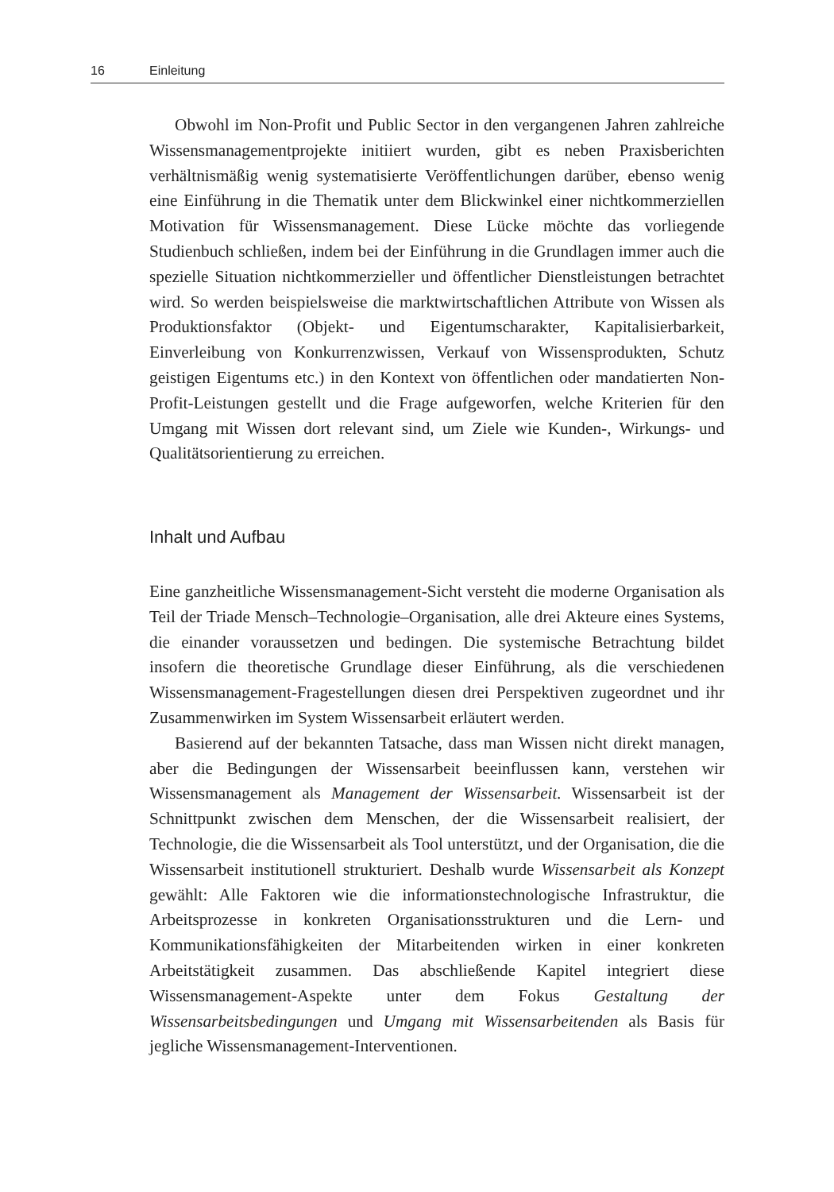16 Einleitung
Obwohl im Non-Profit und Public Sector in den vergangenen Jahren zahlreiche Wissensmanagementprojekte initiiert wurden, gibt es neben Praxisberichten verhältnismäßig wenig systematisierte Veröffentlichungen darüber, ebenso wenig eine Einführung in die Thematik unter dem Blickwinkel einer nichtkommerziellen Motivation für Wissensmanagement. Diese Lücke möchte das vorliegende Studienbuch schließen, indem bei der Einführung in die Grundlagen immer auch die spezielle Situation nichtkommerzieller und öffentlicher Dienstleistungen betrachtet wird. So werden beispielsweise die marktwirtschaftlichen Attribute von Wissen als Produktionsfaktor (Objekt- und Eigentumscharakter, Kapitalisierbarkeit, Einverleibung von Konkurrenzwissen, Verkauf von Wissensprodukten, Schutz geistigen Eigentums etc.) in den Kontext von öffentlichen oder mandatierten Non-Profit-Leistungen gestellt und die Frage aufgeworfen, welche Kriterien für den Umgang mit Wissen dort relevant sind, um Ziele wie Kunden-, Wirkungs- und Qualitätsorientierung zu erreichen.
Inhalt und Aufbau
Eine ganzheitliche Wissensmanagement-Sicht versteht die moderne Organisation als Teil der Triade Mensch–Technologie–Organisation, alle drei Akteure eines Systems, die einander voraussetzen und bedingen. Die systemische Betrachtung bildet insofern die theoretische Grundlage dieser Einführung, als die verschiedenen Wissensmanagement-Fragestellungen diesen drei Perspektiven zugeordnet und ihr Zusammenwirken im System Wissensarbeit erläutert werden.
Basierend auf der bekannten Tatsache, dass man Wissen nicht direkt managen, aber die Bedingungen der Wissensarbeit beeinflussen kann, verstehen wir Wissensmanagement als Management der Wissensarbeit. Wissensarbeit ist der Schnittpunkt zwischen dem Menschen, der die Wissensarbeit realisiert, der Technologie, die die Wissensarbeit als Tool unterstützt, und der Organisation, die die Wissensarbeit institutionell strukturiert. Deshalb wurde Wissensarbeit als Konzept gewählt: Alle Faktoren wie die informationstechnologische Infrastruktur, die Arbeitsprozesse in konkreten Organisationsstrukturen und die Lern- und Kommunikationsfähigkeiten der Mitarbeitenden wirken in einer konkreten Arbeitstätigkeit zusammen. Das abschließende Kapitel integriert diese Wissensmanagement-Aspekte unter dem Fokus Gestaltung der Wissensarbeitsbedingungen und Umgang mit Wissensarbeitenden als Basis für jegliche Wissensmanagement-Interventionen.